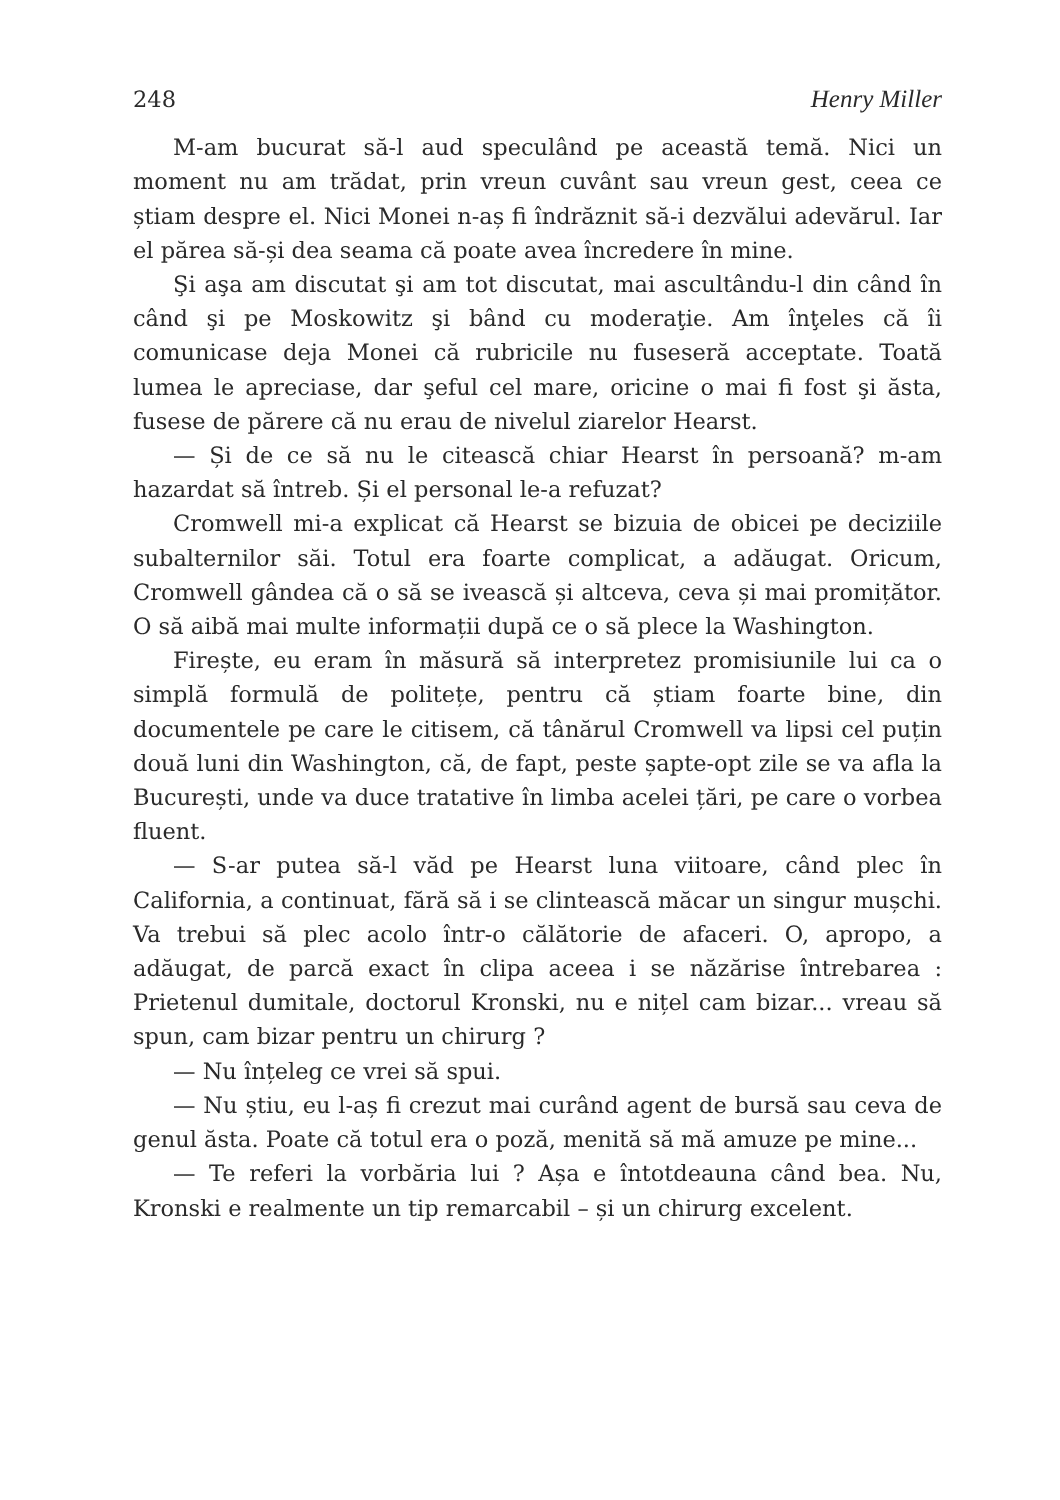248 Henry Miller
M-am bucurat să-l aud speculând pe această temă. Nici un moment nu am trădat, prin vreun cuvânt sau vreun gest, ceea ce știam despre el. Nici Monei n-aș fi îndrăznit să-i dezvălui adevărul. Iar el părea să-și dea seama că poate avea încredere în mine.
Şi aşa am discutat şi am tot discutat, mai ascultându-l din când în când şi pe Moskowitz şi bând cu moderaţie. Am înţeles că îi comunicase deja Monei că rubricile nu fuseseră acceptate. Toată lumea le apreciase, dar şeful cel mare, oricine o mai fi fost şi ăsta, fusese de părere că nu erau de nivelul ziarelor Hearst.
— Și de ce să nu le citească chiar Hearst în persoană? m-am hazardat să întreb. Și el personal le-a refuzat?
Cromwell mi-a explicat că Hearst se bizuia de obicei pe deciziile subalternilor săi. Totul era foarte complicat, a adăugat. Oricum, Cromwell gândea că o să se ivească și altceva, ceva și mai promițător. O să aibă mai multe informații după ce o să plece la Washington.
Firește, eu eram în măsură să interpretez promisiunile lui ca o simplă formulă de politețe, pentru că știam foarte bine, din documentele pe care le citisem, că tânărul Cromwell va lipsi cel puțin două luni din Washington, că, de fapt, peste șapte-opt zile se va afla la București, unde va duce tratative în limba acelei țări, pe care o vorbea fluent.
— S-ar putea să-l văd pe Hearst luna viitoare, când plec în California, a continuat, fără să i se clintească măcar un singur mușchi. Va trebui să plec acolo într-o călătorie de afaceri. O, apropo, a adăugat, de parcă exact în clipa aceea i se năzărise întrebarea : Prietenul dumitale, doctorul Kronski, nu e nițel cam bizar... vreau să spun, cam bizar pentru un chirurg ?
— Nu înțeleg ce vrei să spui.
— Nu știu, eu l-aș fi crezut mai curând agent de bursă sau ceva de genul ăsta. Poate că totul era o poză, menită să mă amuze pe mine...
— Te referi la vorbăria lui ? Așa e întotdeauna când bea. Nu, Kronski e realmente un tip remarcabil – și un chirurg excelent.